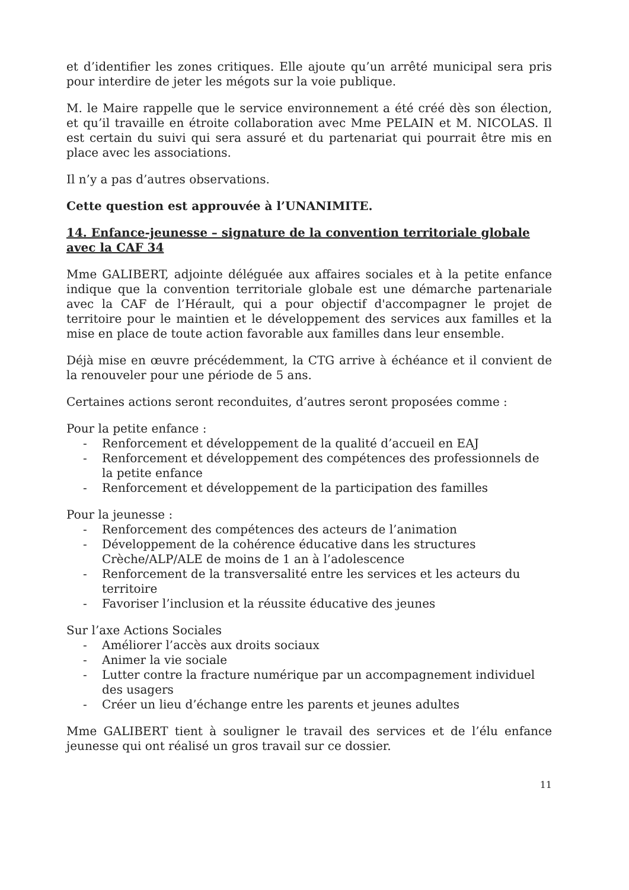et d’identifier les zones critiques. Elle ajoute qu’un arrêté municipal sera pris pour interdire de jeter les mégots sur la voie publique.
M. le Maire rappelle que le service environnement a été créé dès son élection, et qu’il travaille en étroite collaboration avec Mme PELAIN et M. NICOLAS. Il est certain du suivi qui sera assuré et du partenariat qui pourrait être mis en place avec les associations.
Il n’y a pas d’autres observations.
Cette question est approuvée à l’UNANIMITE.
14. Enfance-jeunesse – signature de la convention territoriale globale avec la CAF 34
Mme GALIBERT, adjointe déléguée aux affaires sociales et à la petite enfance indique que la convention territoriale globale est une démarche partenariale avec la CAF de l’Hérault, qui a pour objectif d'accompagner le projet de territoire pour le maintien et le développement des services aux familles et la mise en place de toute action favorable aux familles dans leur ensemble.
Déjà mise en œuvre précédemment, la CTG arrive à échéance et il convient de la renouveler pour une période de 5 ans.
Certaines actions seront reconduites, d’autres seront proposées comme :
Pour la petite enfance :
- Renforcement et développement de la qualité d’accueil en EAJ
- Renforcement et développement des compétences des professionnels de la petite enfance
- Renforcement et développement de la participation des familles
Pour la jeunesse :
- Renforcement des compétences des acteurs de l’animation
- Développement de la cohérence éducative dans les structures Crèche/ALP/ALE de moins de 1 an à l’adolescence
- Renforcement de la transversalité entre les services et les acteurs du territoire
- Favoriser l’inclusion et la réussite éducative des jeunes
Sur l’axe Actions Sociales
- Améliorer l’accès aux droits sociaux
- Animer la vie sociale
- Lutter contre la fracture numérique par un accompagnement individuel des usagers
- Créer un lieu d’échange entre les parents et jeunes adultes
Mme GALIBERT tient à souligner le travail des services et de l’élu enfance jeunesse qui ont réalisé un gros travail sur ce dossier.
11